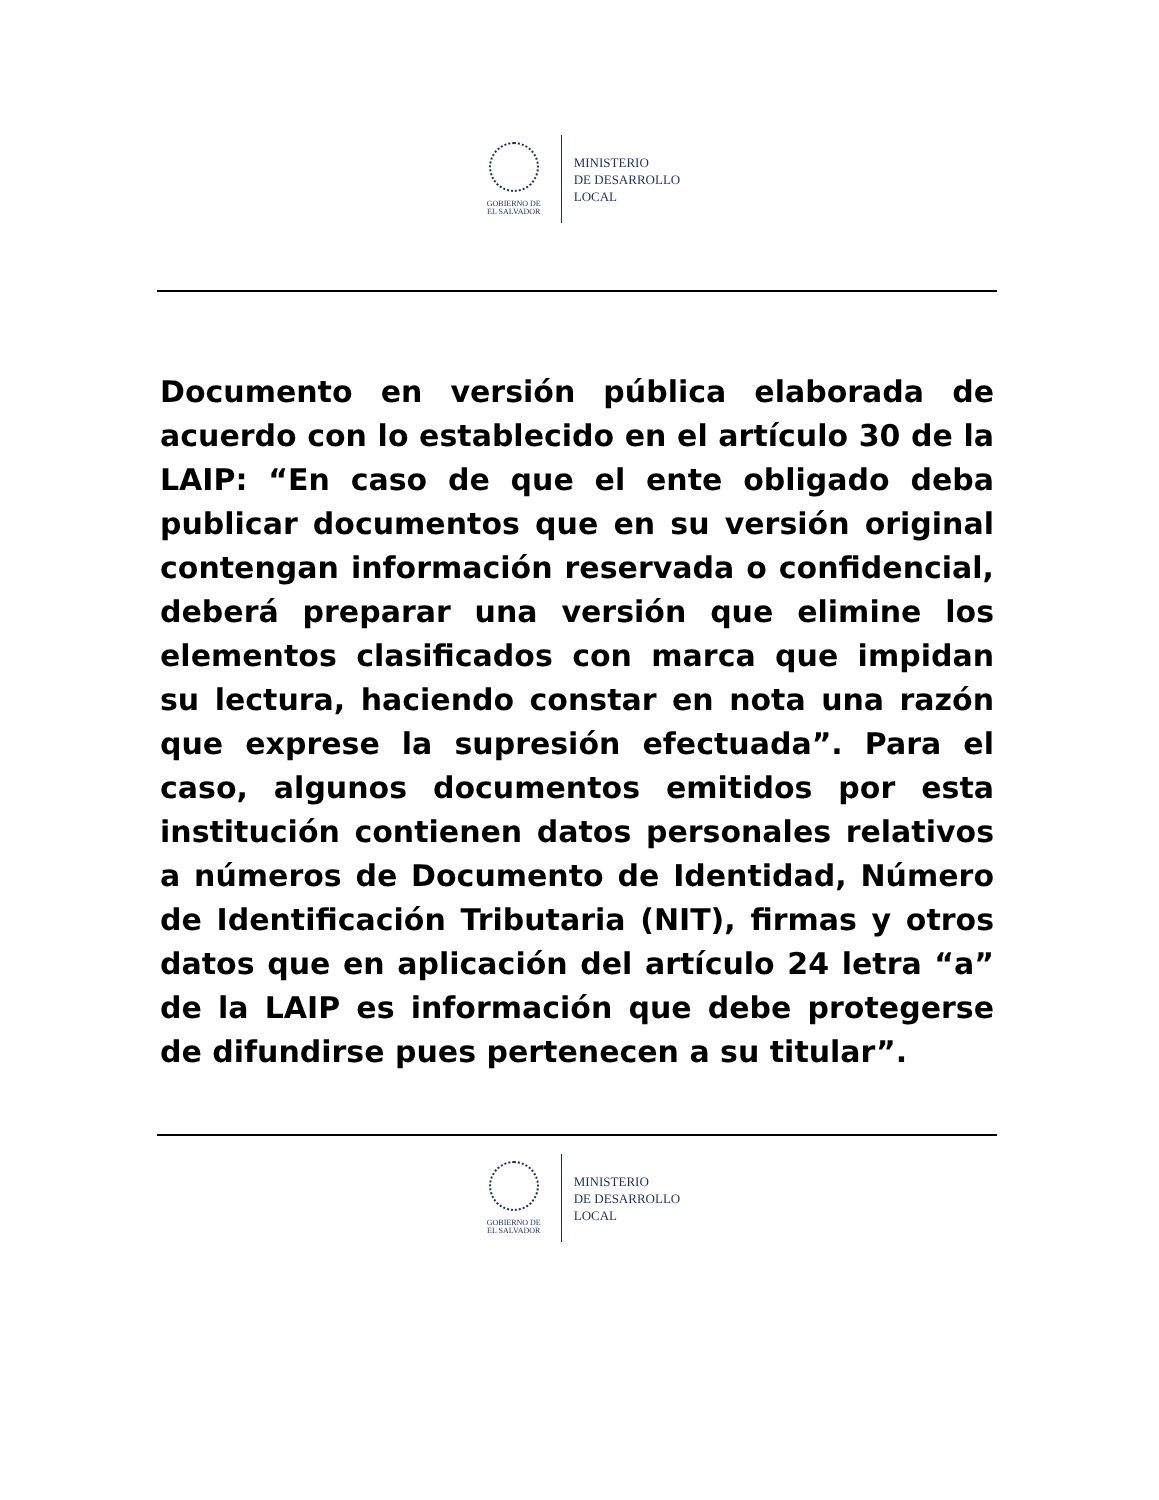GOBIERNO DE
EL SALVADOR
MINISTERIO
DE DESARROLLO
LOCAL
Documento en versión pública elaborada de acuerdo con lo establecido en el artículo 30 de la LAIP: “En caso de que el ente obligado deba publicar documentos que en su versión original contengan información reservada o confidencial, deberá preparar una versión que elimine los elementos clasificados con marca que impidan su lectura, haciendo constar en nota una razón que exprese la supresión efectuada”. Para el caso, algunos documentos emitidos por esta institución contienen datos personales relativos a números de Documento de Identidad, Número de Identificación Tributaria (NIT), firmas y otros datos que en aplicación del artículo 24 letra “a” de la LAIP es información que debe protegerse de difundirse pues pertenecen a su titular”.
GOBIERNO DE
EL SALVADOR
MINISTERIO
DE DESARROLLO
LOCAL